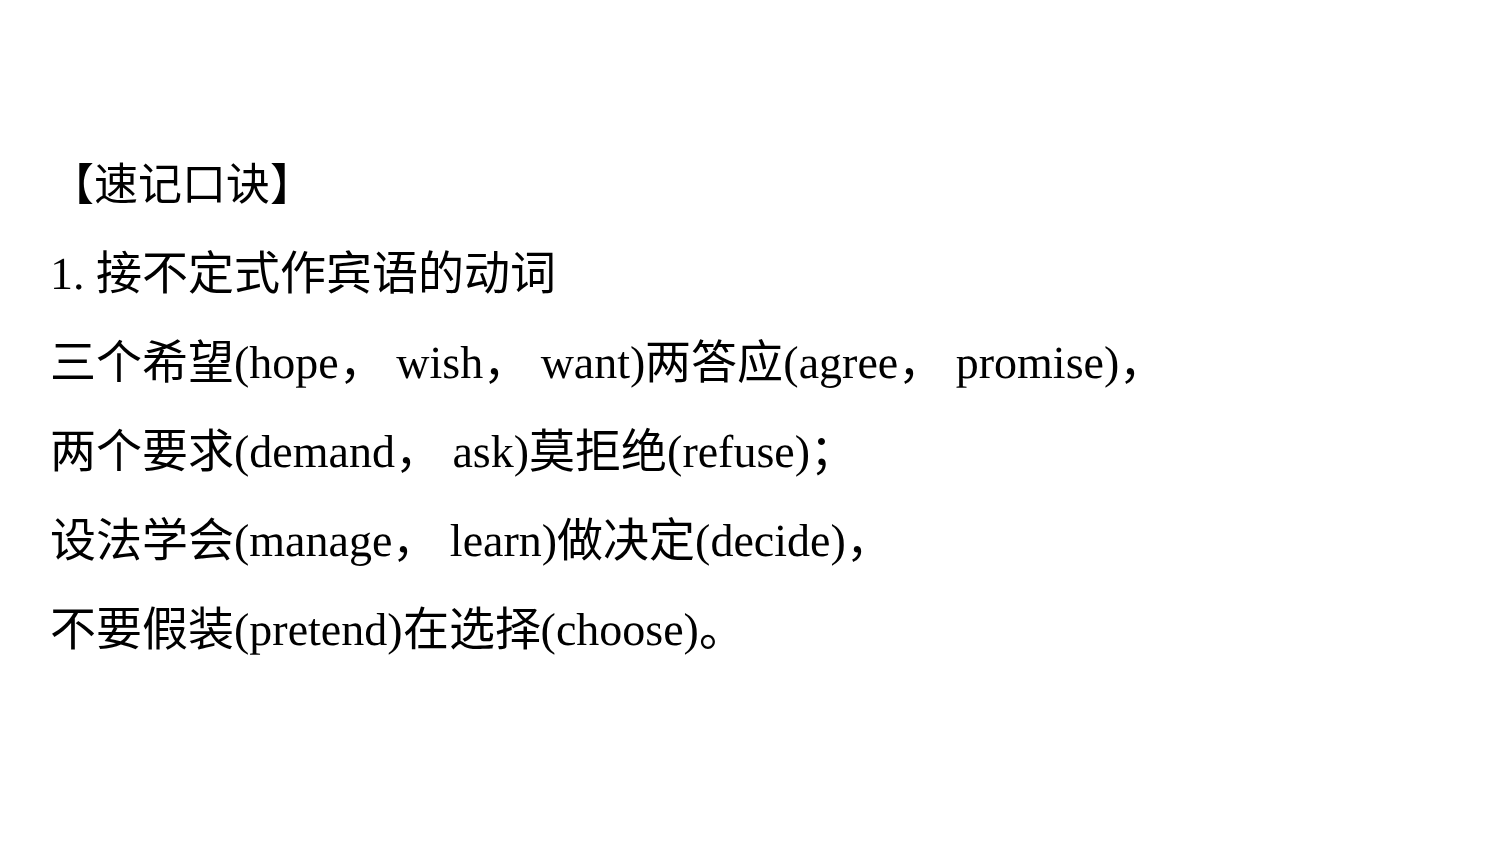【速记口诀】
1. 接不定式作宾语的动词
三个希望(hope， wish， want)两答应(agree， promise)，
两个要求(demand， ask)莫拒绝(refuse)；
设法学会(manage， learn)做决定(decide)，
不要假装(pretend)在选择(choose)。